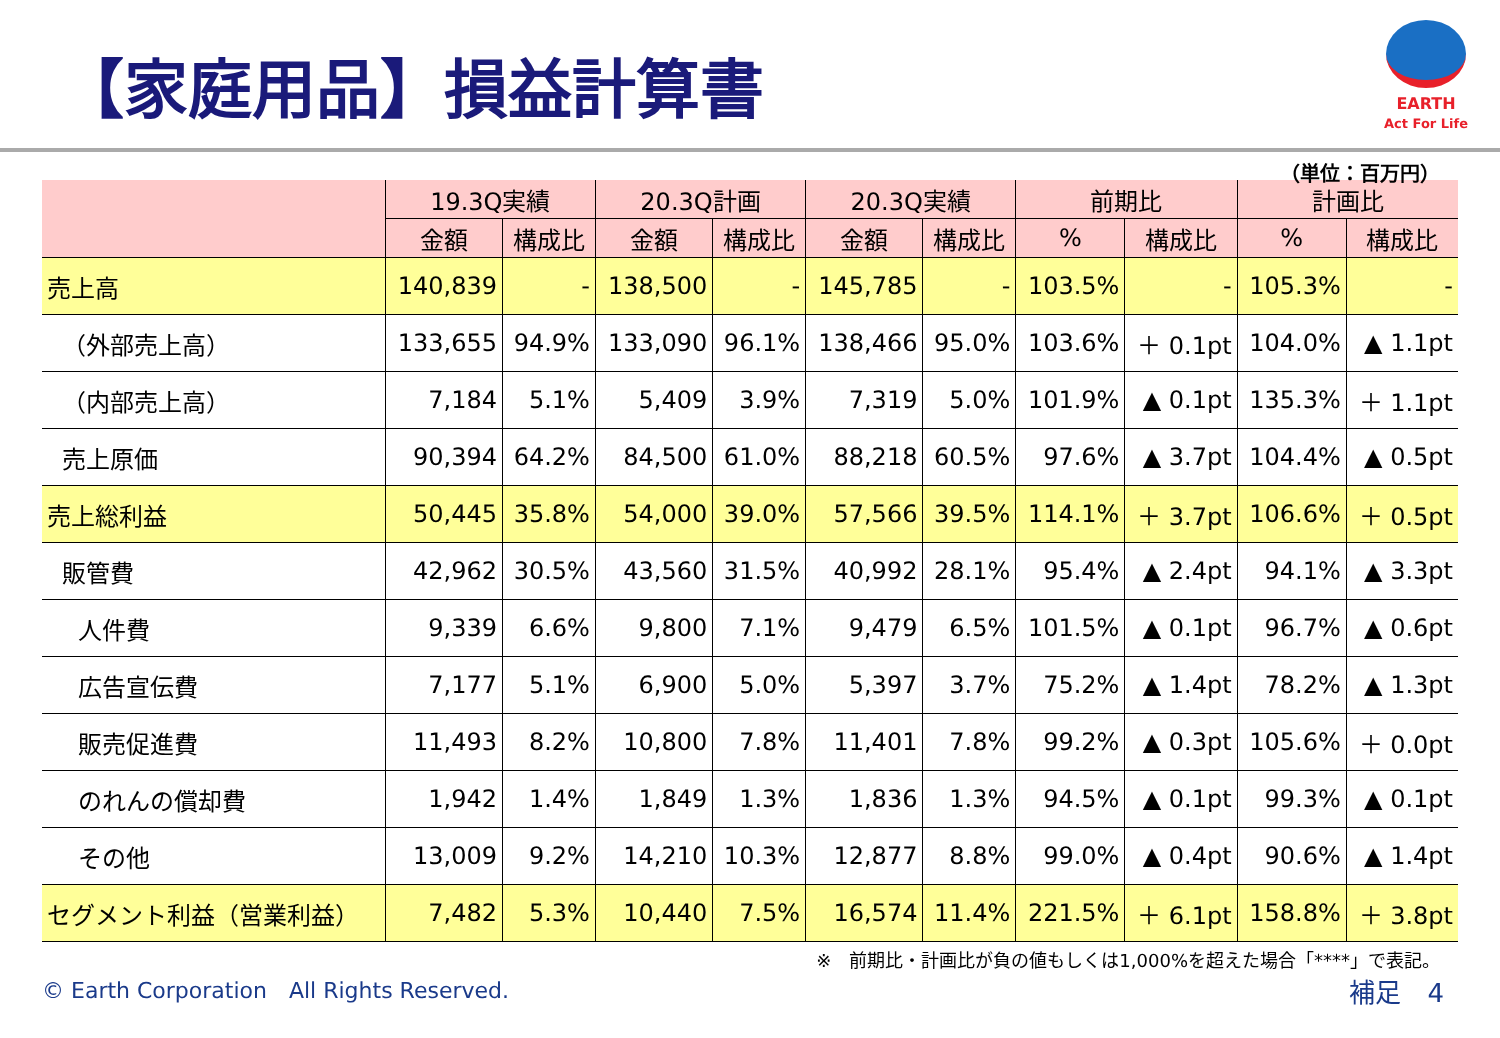【家庭用品】損益計算書
EARTH
Act For Life
（単位：百万円）
| | 19.3Q実績 | | 20.3Q計画 | | 20.3Q実績 | | 前期比 | | 計画比 | |
| --- | --- | --- | --- | --- | --- | --- | --- | --- | --- | --- |
| | 金額 | 構成比 | 金額 | 構成比 | 金額 | 構成比 | % | 構成比 | % | 構成比 |
| 売上高 | 140,839 | - | 138,500 | - | 145,785 | - | 103.5% | - | 105.3% | - |
| （外部売上高） | 133,655 | 94.9% | 133,090 | 96.1% | 138,466 | 95.0% | 103.6% | ＋ 0.1pt | 104.0% | ▲ 1.1pt |
| （内部売上高） | 7,184 | 5.1% | 5,409 | 3.9% | 7,319 | 5.0% | 101.9% | ▲ 0.1pt | 135.3% | ＋ 1.1pt |
| 売上原価 | 90,394 | 64.2% | 84,500 | 61.0% | 88,218 | 60.5% | 97.6% | ▲ 3.7pt | 104.4% | ▲ 0.5pt |
| 売上総利益 | 50,445 | 35.8% | 54,000 | 39.0% | 57,566 | 39.5% | 114.1% | ＋ 3.7pt | 106.6% | ＋ 0.5pt |
| 販管費 | 42,962 | 30.5% | 43,560 | 31.5% | 40,992 | 28.1% | 95.4% | ▲ 2.4pt | 94.1% | ▲ 3.3pt |
| 人件費 | 9,339 | 6.6% | 9,800 | 7.1% | 9,479 | 6.5% | 101.5% | ▲ 0.1pt | 96.7% | ▲ 0.6pt |
| 広告宣伝費 | 7,177 | 5.1% | 6,900 | 5.0% | 5,397 | 3.7% | 75.2% | ▲ 1.4pt | 78.2% | ▲ 1.3pt |
| 販売促進費 | 11,493 | 8.2% | 10,800 | 7.8% | 11,401 | 7.8% | 99.2% | ▲ 0.3pt | 105.6% | ＋ 0.0pt |
| のれんの償却費 | 1,942 | 1.4% | 1,849 | 1.3% | 1,836 | 1.3% | 94.5% | ▲ 0.1pt | 99.3% | ▲ 0.1pt |
| その他 | 13,009 | 9.2% | 14,210 | 10.3% | 12,877 | 8.8% | 99.0% | ▲ 0.4pt | 90.6% | ▲ 1.4pt |
| セグメント利益（営業利益） | 7,482 | 5.3% | 10,440 | 7.5% | 16,574 | 11.4% | 221.5% | ＋ 6.1pt | 158.8% | ＋ 3.8pt |
※　前期比・計画比が負の値もしくは1,000%を超えた場合「****」で表記。
© Earth Corporation　All Rights Reserved. 補足　4